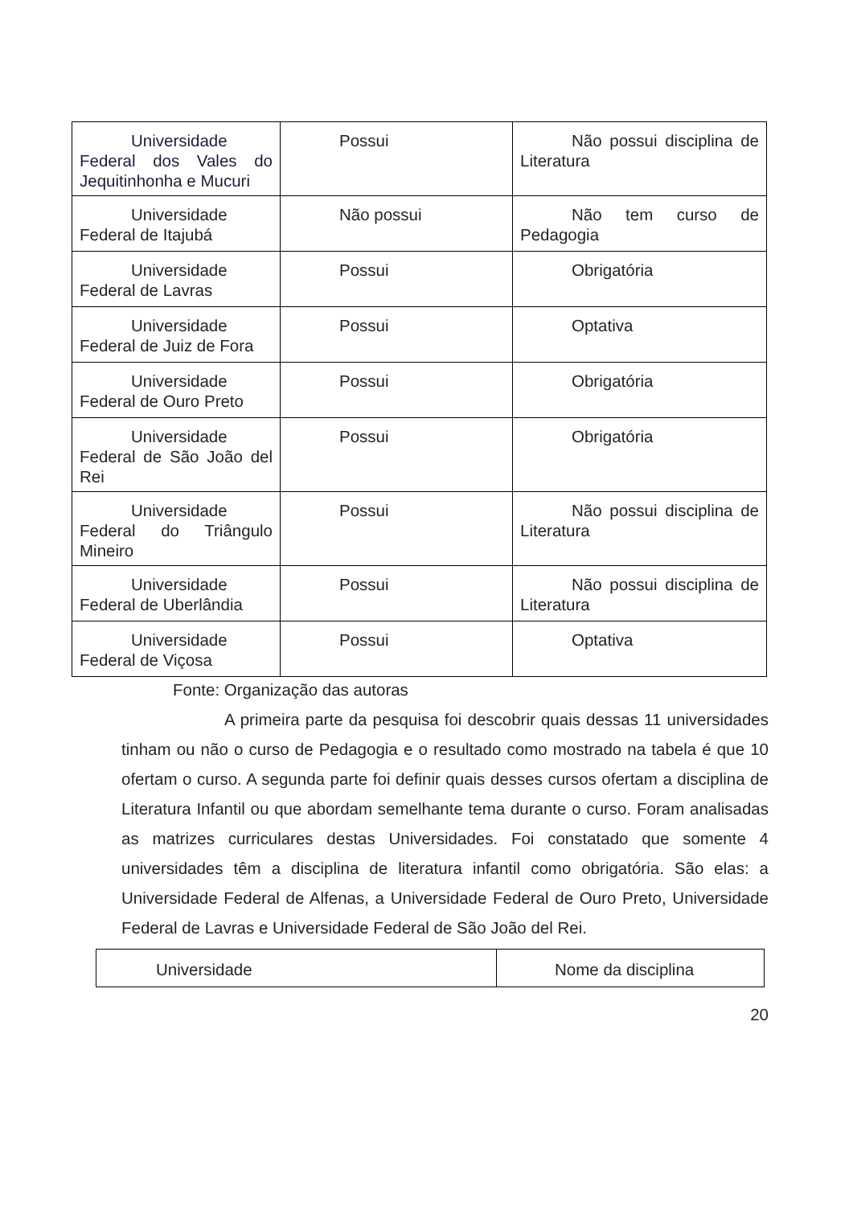| Universidade Federal dos Vales do Jequitinhonha e Mucuri | Possui | Não possui disciplina de Literatura |
| Universidade Federal de Itajubá | Não possui | Não tem curso de Pedagogia |
| Universidade Federal de Lavras | Possui | Obrigatória |
| Universidade Federal de Juiz de Fora | Possui | Optativa |
| Universidade Federal de Ouro Preto | Possui | Obrigatória |
| Universidade Federal de São João del Rei | Possui | Obrigatória |
| Universidade Federal do Triângulo Mineiro | Possui | Não possui disciplina de Literatura |
| Universidade Federal de Uberlândia | Possui | Não possui disciplina de Literatura |
| Universidade Federal de Viçosa | Possui | Optativa |
Fonte: Organização das autoras
A primeira parte da pesquisa foi descobrir quais dessas 11 universidades tinham ou não o curso de Pedagogia e o resultado como mostrado na tabela é que 10 ofertam o curso. A segunda parte foi definir quais desses cursos ofertam a disciplina de Literatura Infantil ou que abordam semelhante tema durante o curso. Foram analisadas as matrizes curriculares destas Universidades. Foi constatado que somente 4 universidades têm a disciplina de literatura infantil como obrigatória. São elas: a Universidade Federal de Alfenas, a Universidade Federal de Ouro Preto, Universidade Federal de Lavras e Universidade Federal de São João del Rei.
| Universidade | Nome da disciplina |
20